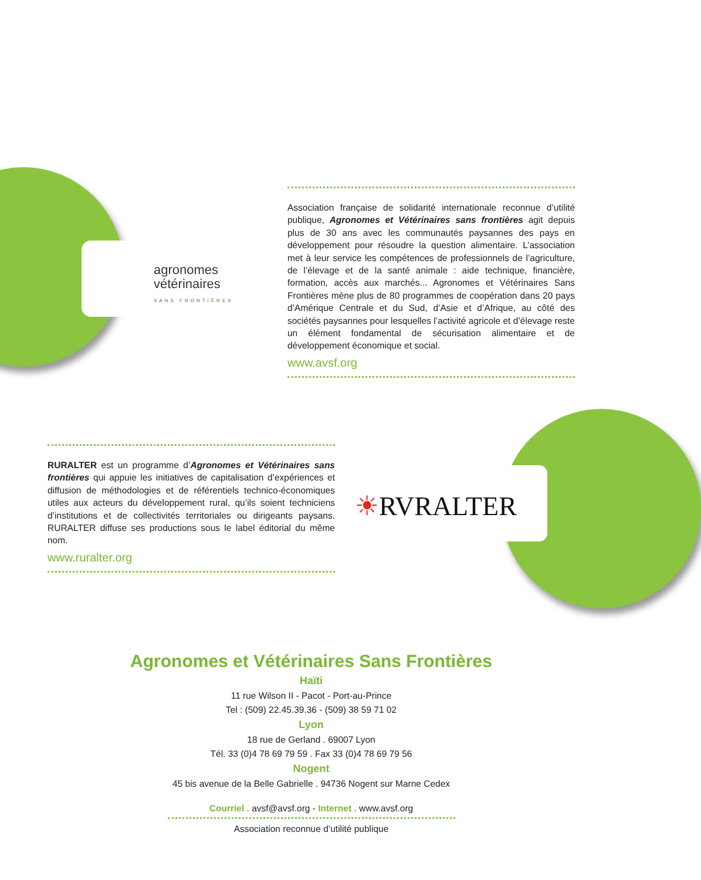agronomes
vétérinaires
SANS FRONTIÈRES
Association française de solidarité internationale reconnue d’utilité publique, Agronomes et Vétérinaires sans frontières agit depuis plus de 30 ans avec les communautés paysannes des pays en développement pour résoudre la question alimentaire. L’association met à leur service les compétences de professionnels de l’agriculture, de l’élevage et de la santé animale : aide technique, financière, formation, accès aux marchés... Agronomes et Vétérinaires Sans Frontières mène plus de 80 programmes de coopération dans 20 pays d’Amérique Centrale et du Sud, d’Asie et d’Afrique, au côté des sociétés paysannes pour lesquelles l’activité agricole et d’élevage reste un élément fondamental de sécurisation alimentaire et de développement économique et social.
www.avsf.org
☀RVRALTER
RURALTER est un programme d’Agronomes et Vétérinaires sans frontières qui appuie les initiatives de capitalisation d’expériences et diffusion de méthodologies et de référentiels technico-économiques utiles aux acteurs du développement rural, qu’ils soient techniciens d’institutions et de collectivités territoriales ou dirigeants paysans. RURALTER diffuse ses productions sous le label éditorial du même nom.
www.ruralter.org
Agronomes et Vétérinaires Sans Frontières
Haïti
11 rue Wilson II - Pacot - Port-au-Prince
Tel : (509) 22.45.39.36 - (509) 38 59 71 02
Lyon
18 rue de Gerland . 69007 Lyon
Tél. 33 (0)4 78 69 79 59 . Fax 33 (0)4 78 69 79 56
Nogent
45 bis avenue de la Belle Gabrielle . 94736 Nogent sur Marne Cedex
Courriel . avsf@avsf.org - Internet . www.avsf.org
Association reconnue d’utilité publique